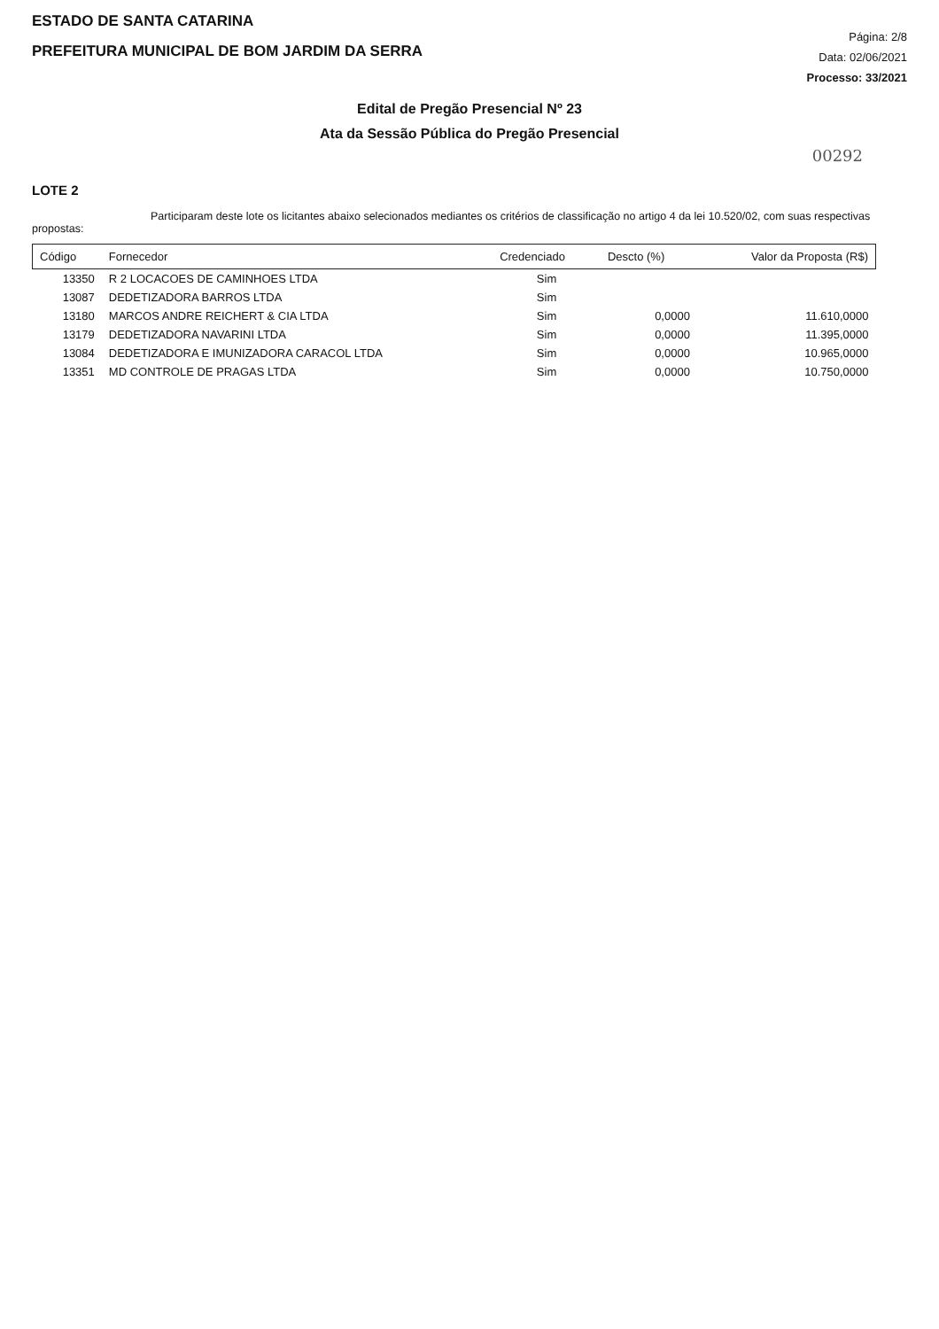ESTADO DE SANTA CATARINA
PREFEITURA MUNICIPAL DE BOM JARDIM DA SERRA
Página: 2/8
Data: 02/06/2021
Processo: 33/2021
Edital de Pregão Presencial Nº 23
Ata da Sessão Pública do Pregão Presencial
00292
LOTE 2
Participaram deste lote os licitantes abaixo selecionados mediantes os critérios de classificação no artigo 4 da lei 10.520/02, com suas respectivas propostas:
| Código | Fornecedor | Credenciado | Descto (%) | Valor da Proposta (R$) |
| --- | --- | --- | --- | --- |
| 13350 | R 2 LOCACOES DE CAMINHOES LTDA | Sim | | |
| 13087 | DEDETIZADORA BARROS LTDA | Sim | | |
| 13180 | MARCOS ANDRE REICHERT & CIA LTDA | Sim | 0,0000 | 11.610,0000 |
| 13179 | DEDETIZADORA NAVARINI LTDA | Sim | 0,0000 | 11.395,0000 |
| 13084 | DEDETIZADORA E IMUNIZADORA CARACOL LTDA | Sim | 0,0000 | 10.965,0000 |
| 13351 | MD CONTROLE DE PRAGAS LTDA | Sim | 0,0000 | 10.750,0000 |